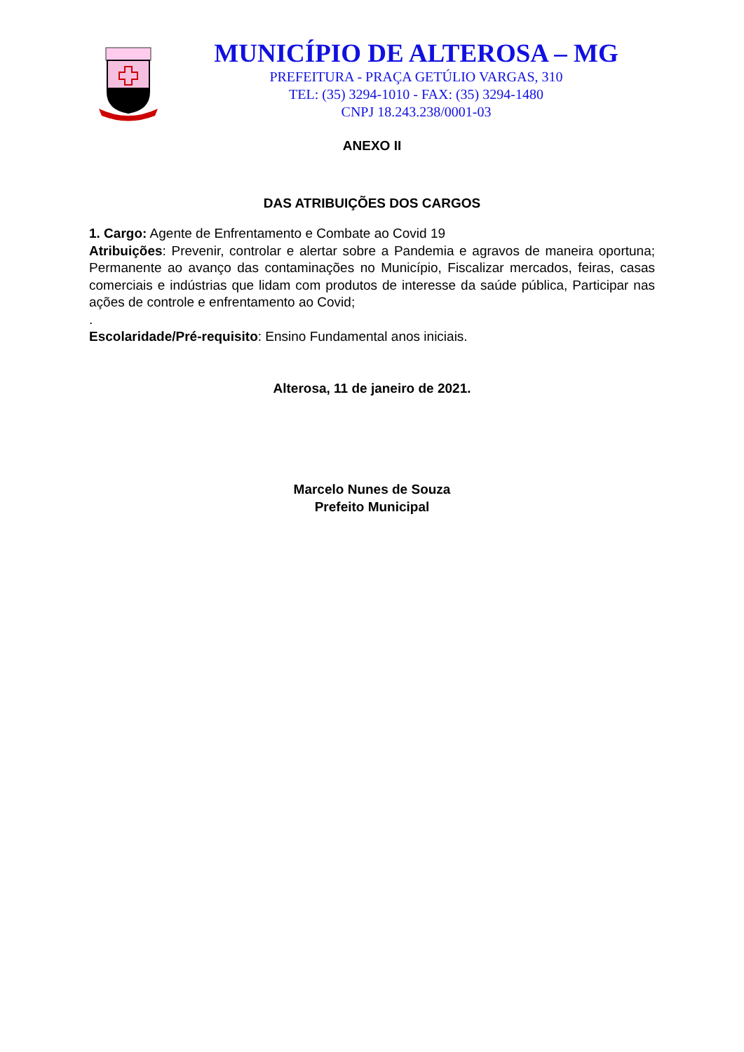MUNICÍPIO DE ALTEROSA – MG
PREFEITURA - PRAÇA GETÚLIO VARGAS, 310
TEL: (35) 3294-1010 - FAX: (35) 3294-1480
CNPJ 18.243.238/0001-03
ANEXO II
DAS ATRIBUIÇÕES DOS CARGOS
1. Cargo: Agente de Enfrentamento e Combate ao Covid 19
Atribuições: Prevenir, controlar e alertar sobre a Pandemia e agravos de maneira oportuna; Permanente ao avanço das contaminações no Município, Fiscalizar mercados, feiras, casas comerciais e indústrias que lidam com produtos de interesse da saúde pública, Participar nas ações de controle e enfrentamento ao Covid;
.
Escolaridade/Pré-requisito: Ensino Fundamental anos iniciais.
Alterosa, 11 de janeiro de 2021.
Marcelo Nunes de Souza
Prefeito Municipal